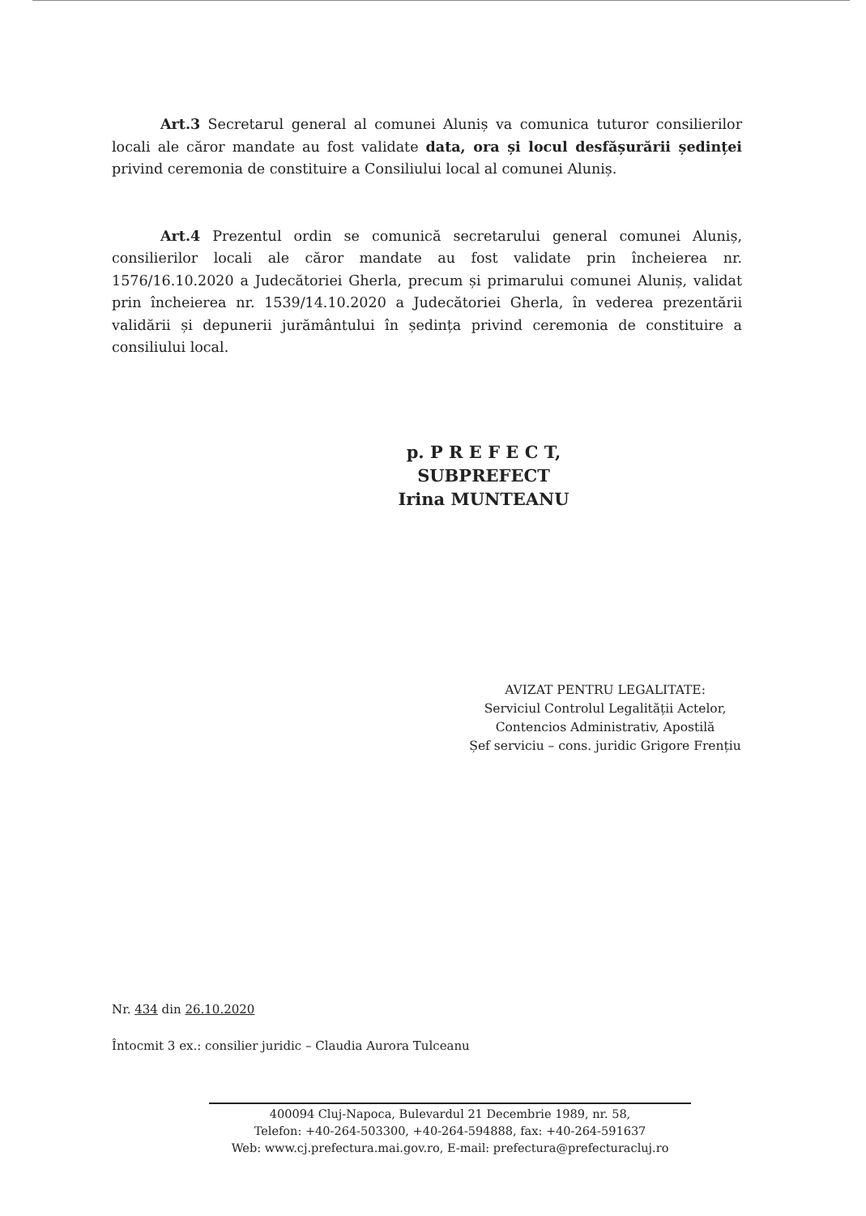Art.3 Secretarul general al comunei Aluniș va comunica tuturor consilierilor locali ale căror mandate au fost validate data, ora și locul desfășurării ședinței privind ceremonia de constituire a Consiliului local al comunei Aluniș.
Art.4 Prezentul ordin se comunică secretarului general comunei Aluniș, consilierilor locali ale căror mandate au fost validate prin încheierea nr. 1576/16.10.2020 a Judecătoriei Gherla, precum și primarului comunei Aluniș, validat prin încheierea nr. 1539/14.10.2020 a Judecătoriei Gherla, în vederea prezentării validării și depunerii jurământului în ședința privind ceremonia de constituire a consiliului local.
p. P R E F E C T,
SUBPREFECT
Irina MUNTEANU
AVIZAT PENTRU LEGALITATE:
Serviciul Controlul Legalității Actelor,
Contencios Administrativ, Apostilă
Șef serviciu – cons. juridic Grigore Frențiu
Nr. 434 din 26.10.2020
Întocmit 3 ex.: consilier juridic – Claudia Aurora Tulceanu
400094 Cluj-Napoca, Bulevardul 21 Decembrie 1989, nr. 58,
Telefon: +40-264-503300, +40-264-594888, fax: +40-264-591637
Web: www.cj.prefectura.mai.gov.ro, E-mail: prefectura@prefecturacluj.ro